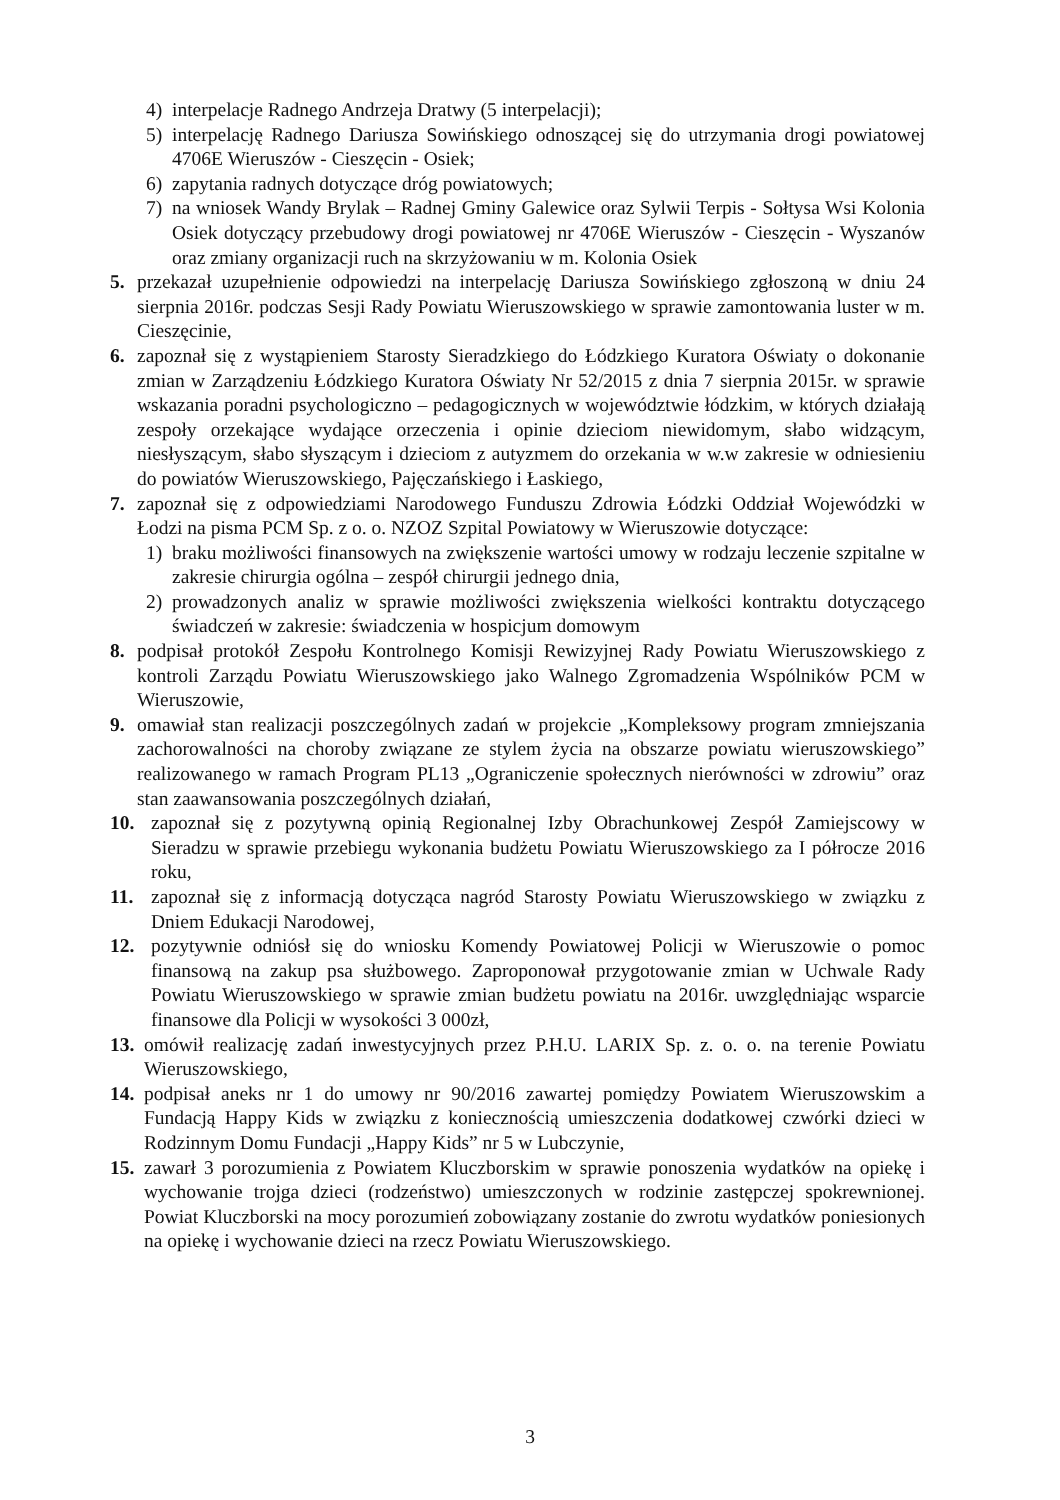4) interpelacje Radnego Andrzeja Dratwy (5 interpelacji);
5) interpelację Radnego Dariusza Sowińskiego odnoszącej się do utrzymania drogi powiatowej 4706E Wieruszów - Cieszęcin - Osiek;
6) zapytania radnych dotyczące dróg powiatowych;
7) na wniosek Wandy Brylak – Radnej Gminy Galewice oraz Sylwii Terpis - Sołtysa Wsi Kolonia Osiek dotyczący przebudowy drogi powiatowej nr 4706E Wieruszów - Cieszęcin - Wyszanów oraz zmiany organizacji ruch na skrzyżowaniu w m. Kolonia Osiek
5. przekazał uzupełnienie odpowiedzi na interpelację Dariusza Sowińskiego zgłoszoną w dniu 24 sierpnia 2016r. podczas Sesji Rady Powiatu Wieruszowskiego w sprawie zamontowania luster w m. Cieszęcinie,
6. zapoznał się z wystąpieniem Starosty Sieradzkiego do Łódzkiego Kuratora Oświaty o dokonanie zmian w Zarządzeniu Łódzkiego Kuratora Oświaty Nr 52/2015 z dnia 7 sierpnia 2015r. w sprawie wskazania poradni psychologiczno – pedagogicznych w województwie łódzkim, w których działają zespoły orzekające wydające orzeczenia i opinie dzieciom niewidomym, słabo widzącym, niesłyszącym, słabo słyszącym i dzieciom z autyzmem do orzekania w w.w zakresie w odniesieniu do powiatów Wieruszowskiego, Pajęczańskiego i Łaskiego,
7. zapoznał się z odpowiedziami Narodowego Funduszu Zdrowia Łódzki Oddział Wojewódzki w Łodzi na pisma PCM Sp. z o. o. NZOZ Szpital Powiatowy w Wieruszowie dotyczące:
1) braku możliwości finansowych na zwiększenie wartości umowy w rodzaju leczenie szpitalne w zakresie chirurgia ogólna – zespół chirurgii jednego dnia,
2) prowadzonych analiz w sprawie możliwości zwiększenia wielkości kontraktu dotyczącego świadczeń w zakresie: świadczenia w hospicjum domowym
8. podpisał protokół Zespołu Kontrolnego Komisji Rewizyjnej Rady Powiatu Wieruszowskiego z kontroli Zarządu Powiatu Wieruszowskiego jako Walnego Zgromadzenia Wspólników PCM w Wieruszowie,
9. omawiał stan realizacji poszczególnych zadań w projekcie „Kompleksowy program zmniejszania zachorowalności na choroby związane ze stylem życia na obszarze powiatu wieruszowskiego” realizowanego w ramach Program PL13 „Ograniczenie społecznych nierówności w zdrowiu” oraz stan zaawansowania poszczególnych działań,
10. zapoznał się z pozytywną opinią Regionalnej Izby Obrachunkowej Zespół Zamiejscowy w Sieradzu w sprawie przebiegu wykonania budżetu Powiatu Wieruszowskiego za I półrocze 2016 roku,
11. zapoznał się z informacją dotycząca nagród Starosty Powiatu Wieruszowskiego w związku z Dniem Edukacji Narodowej,
12. pozytywnie odniósł się do wniosku Komendy Powiatowej Policji w Wieruszowie o pomoc finansową na zakup psa służbowego. Zaproponował przygotowanie zmian w Uchwale Rady Powiatu Wieruszowskiego w sprawie zmian budżetu powiatu na 2016r. uwzględniając wsparcie finansowe dla Policji w wysokości 3 000zł,
13. omówił realizację zadań inwestycyjnych przez P.H.U. LARIX Sp. z. o. o. na terenie Powiatu Wieruszowskiego,
14. podpisał aneks nr 1 do umowy nr 90/2016 zawartej pomiędzy Powiatem Wieruszowskim a Fundacją Happy Kids w związku z koniecznością umieszczenia dodatkowej czwórki dzieci w Rodzinnym Domu Fundacji „Happy Kids” nr 5 w Lubczynie,
15. zawarł 3 porozumienia z Powiatem Kluczborskim w sprawie ponoszenia wydatków na opiekę i wychowanie trojga dzieci (rodzeństwo) umieszczonych w rodzinie zastępczej spokrewnionej. Powiat Kluczborski na mocy porozumień zobowiązany zostanie do zwrotu wydatków poniesionych na opiekę i wychowanie dzieci na rzecz Powiatu Wieruszowskiego.
3